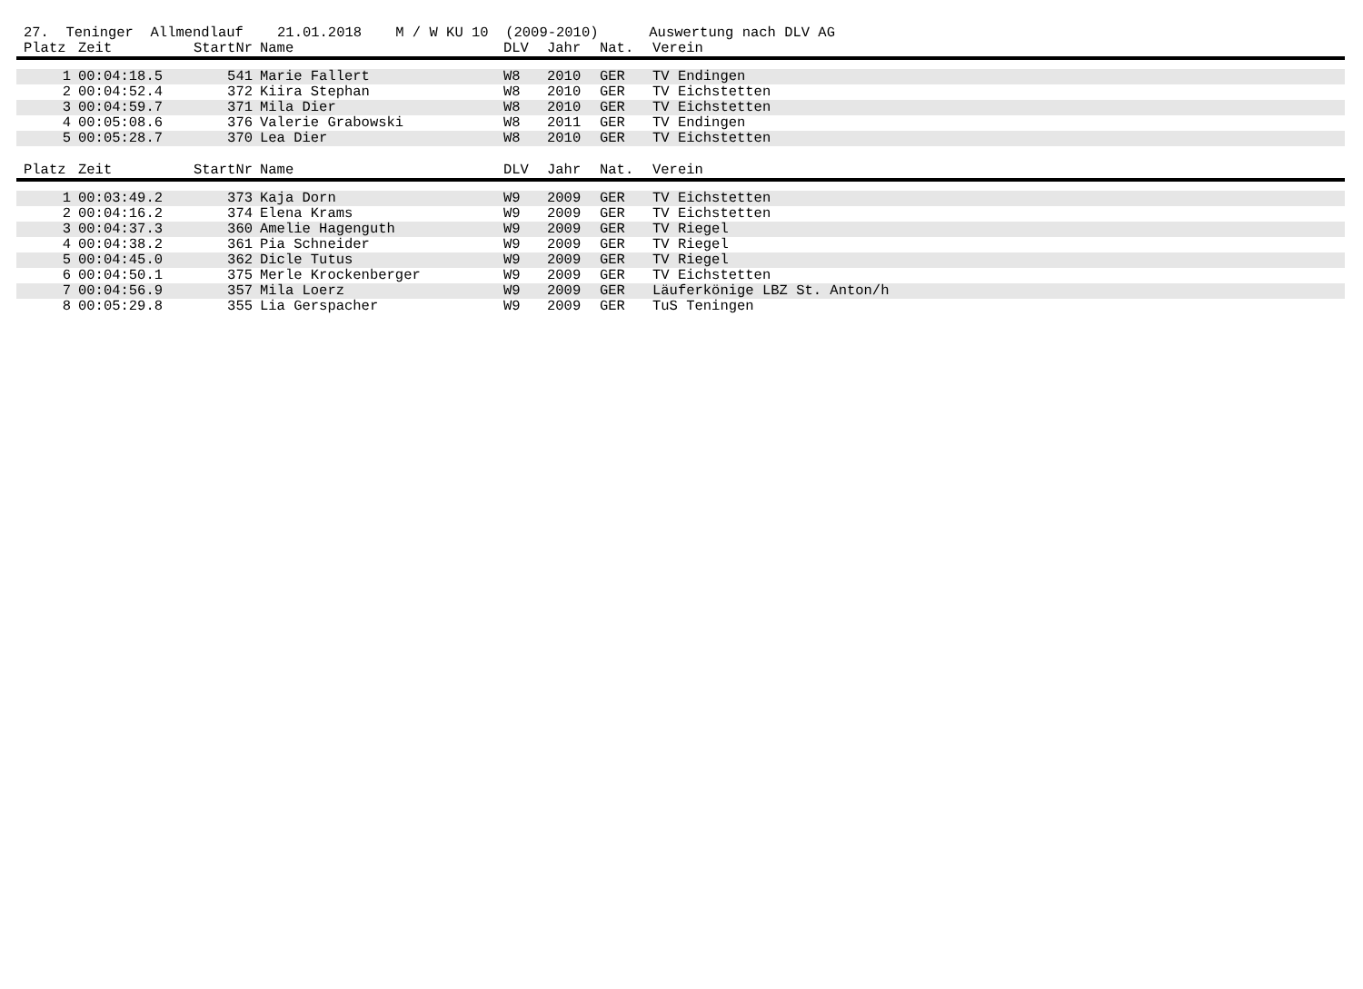27. Teninger Allmendlauf 21.01.2018 M / W KU 10 (2009-2010) Auswertung nach DLV AG
| Platz | Zeit | StartNr | Name | DLV | Jahr | Nat. | Verein |
| --- | --- | --- | --- | --- | --- | --- | --- |
| 1 | 00:04:18.5 | 541 | Marie Fallert | W8 | 2010 | GER | TV Endingen |
| 2 | 00:04:52.4 | 372 | Kiira Stephan | W8 | 2010 | GER | TV Eichstetten |
| 3 | 00:04:59.7 | 371 | Mila Dier | W8 | 2010 | GER | TV Eichstetten |
| 4 | 00:05:08.6 | 376 | Valerie Grabowski | W8 | 2011 | GER | TV Endingen |
| 5 | 00:05:28.7 | 370 | Lea Dier | W8 | 2010 | GER | TV Eichstetten |
| Platz | Zeit | StartNr | Name | DLV | Jahr | Nat. | Verein |
| 1 | 00:03:49.2 | 373 | Kaja Dorn | W9 | 2009 | GER | TV Eichstetten |
| 2 | 00:04:16.2 | 374 | Elena Krams | W9 | 2009 | GER | TV Eichstetten |
| 3 | 00:04:37.3 | 360 | Amelie Hagenguth | W9 | 2009 | GER | TV Riegel |
| 4 | 00:04:38.2 | 361 | Pia Schneider | W9 | 2009 | GER | TV Riegel |
| 5 | 00:04:45.0 | 362 | Dicle Tutus | W9 | 2009 | GER | TV Riegel |
| 6 | 00:04:50.1 | 375 | Merle Krockenberger | W9 | 2009 | GER | TV Eichstetten |
| 7 | 00:04:56.9 | 357 | Mila Loerz | W9 | 2009 | GER | Läuferkönige LBZ St. Anton/h |
| 8 | 00:05:29.8 | 355 | Lia Gerspacher | W9 | 2009 | GER | TuS Teningen |